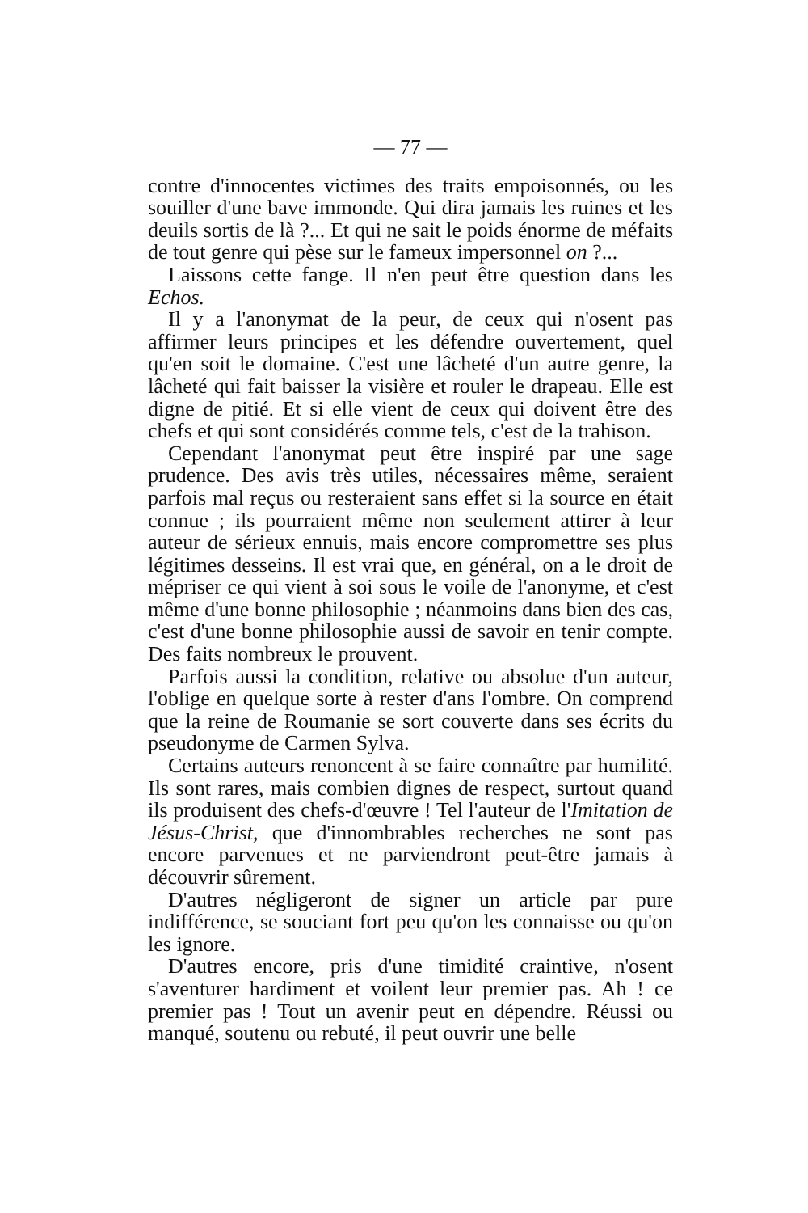— 77 —
contre d'innocentes victimes des traits empoisonnés, ou les souiller d'une bave immonde. Qui dira jamais les ruines et les deuils sortis de là ?... Et qui ne sait le poids énorme de méfaits de tout genre qui pèse sur le fameux impersonnel on ?...
Laissons cette fange. Il n'en peut être question dans les Echos.
Il y a l'anonymat de la peur, de ceux qui n'osent pas affirmer leurs principes et les défendre ouvertement, quel qu'en soit le domaine. C'est une lâcheté d'un autre genre, la lâcheté qui fait baisser la visière et rouler le drapeau. Elle est digne de pitié. Et si elle vient de ceux qui doivent être des chefs et qui sont considérés comme tels, c'est de la trahison.
Cependant l'anonymat peut être inspiré par une sage prudence. Des avis très utiles, nécessaires même, seraient parfois mal reçus ou resteraient sans effet si la source en était connue ; ils pourraient même non seulement attirer à leur auteur de sérieux ennuis, mais encore compromettre ses plus légitimes desseins. Il est vrai que, en général, on a le droit de mépriser ce qui vient à soi sous le voile de l'anonyme, et c'est même d'une bonne philosophie ; néanmoins dans bien des cas, c'est d'une bonne philosophie aussi de savoir en tenir compte. Des faits nombreux le prouvent.
Parfois aussi la condition, relative ou absolue d'un auteur, l'oblige en quelque sorte à rester d'ans l'ombre. On comprend que la reine de Roumanie se sort couverte dans ses écrits du pseudonyme de Carmen Sylva.
Certains auteurs renoncent à se faire connaître par humilité. Ils sont rares, mais combien dignes de respect, surtout quand ils produisent des chefs-d'œuvre ! Tel l'auteur de l'Imitation de Jésus-Christ, que d'innombrables recherches ne sont pas encore parvenues et ne parviendront peut-être jamais à découvrir sûrement.
D'autres négligeront de signer un article par pure indifférence, se souciant fort peu qu'on les connaisse ou qu'on les ignore.
D'autres encore, pris d'une timidité craintive, n'osent s'aventurer hardiment et voilent leur premier pas. Ah ! ce premier pas ! Tout un avenir peut en dépendre. Réussi ou manqué, soutenu ou rebuté, il peut ouvrir une belle